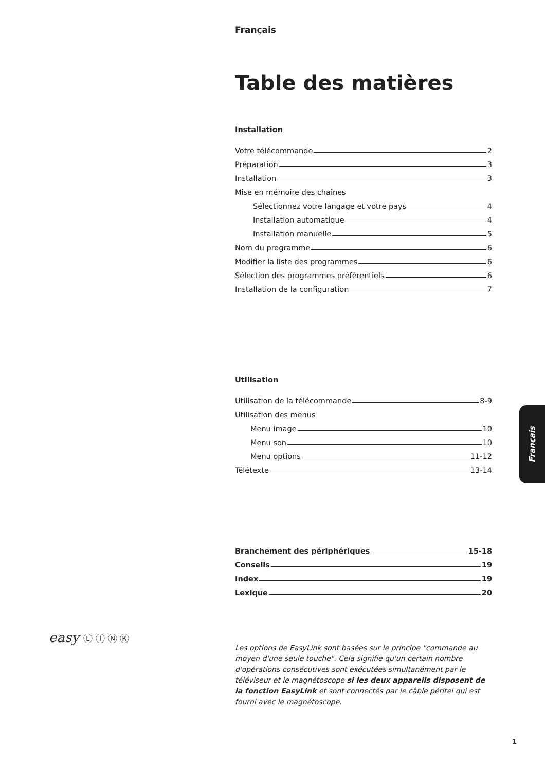Français
Table des matières
Installation
Votre télécommande 2
Préparation 3
Installation 3
Mise en mémoire des chaînes
Sélectionnez votre langage et votre pays 4
Installation automatique 4
Installation manuelle 5
Nom du programme 6
Modifier la liste des programmes 6
Sélection des programmes préférentiels 6
Installation de la configuration 7
Utilisation
Utilisation de la télécommande 8-9
Utilisation des menus
Menu image 10
Menu son 10
Menu options 11-12
Télétexte 13-14
Branchement des périphériques 15-18
Conseils 19
Index 19
Lexique 20
Les options de EasyLink sont basées sur le principe "commande au moyen d'une seule touche". Cela signifie qu'un certain nombre d'opérations consécutives sont exécutées simultanément par le téléviseur et le magnétoscope si les deux appareils disposent de la fonction EasyLink et sont connectés par le câble péritel qui est fourni avec le magnétoscope.
easy Ⓛ Ⓘ Ⓝ Ⓚ
Français
1